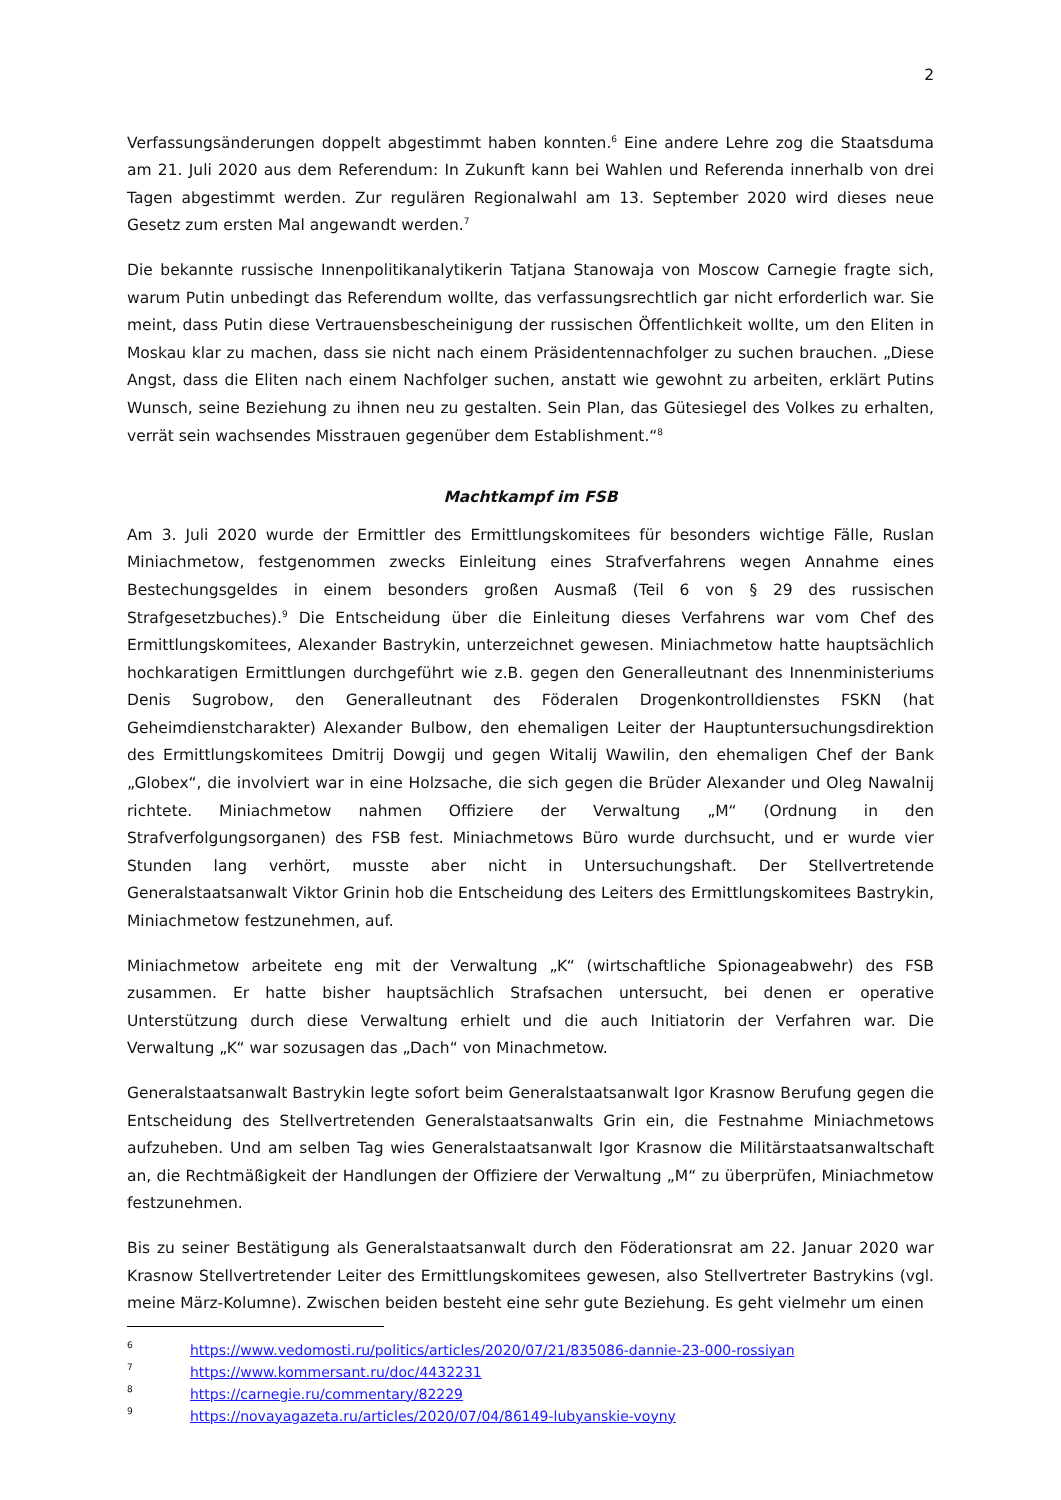2
Verfassungsänderungen doppelt abgestimmt haben konnten.<sup>6</sup> Eine andere Lehre zog die Staatsduma am 21. Juli 2020 aus dem Referendum: In Zukunft kann bei Wahlen und Referenda innerhalb von drei Tagen abgestimmt werden. Zur regulären Regionalwahl am 13. September 2020 wird dieses neue Gesetz zum ersten Mal angewandt werden.<sup>7</sup>
Die bekannte russische Innenpolitikanalytikerin Tatjana Stanowaja von Moscow Carnegie fragte sich, warum Putin unbedingt das Referendum wollte, das verfassungsrechtlich gar nicht erforderlich war. Sie meint, dass Putin diese Vertrauensbescheinigung der russischen Öffentlichkeit wollte, um den Eliten in Moskau klar zu machen, dass sie nicht nach einem Präsidentennachfolger zu suchen brauchen. „Diese Angst, dass die Eliten nach einem Nachfolger suchen, anstatt wie gewohnt zu arbeiten, erklärt Putins Wunsch, seine Beziehung zu ihnen neu zu gestalten. Sein Plan, das Gütesiegel des Volkes zu erhalten, verrät sein wachsendes Misstrauen gegenüber dem Establishment.“<sup>8</sup>
Machtkampf im FSB
Am 3. Juli 2020 wurde der Ermittler des Ermittlungskomitees für besonders wichtige Fälle, Ruslan Miniachmetow, festgenommen zwecks Einleitung eines Strafverfahrens wegen Annahme eines Bestechungsgeldes in einem besonders großen Ausmaß (Teil 6 von § 29 des russischen Strafgesetzbuches).<sup>9</sup> Die Entscheidung über die Einleitung dieses Verfahrens war vom Chef des Ermittlungskomitees, Alexander Bastrykin, unterzeichnet gewesen. Miniachmetow hatte hauptsächlich hochkaratigen Ermittlungen durchgeführt wie z.B. gegen den Generalleutnant des Innenministeriums Denis Sugrobow, den Generalleutnant des Föderalen Drogenkontrolldienstes FSKN (hat Geheimdienstcharakter) Alexander Bulbow, den ehemaligen Leiter der Hauptuntersuchungsdirektion des Ermittlungskomitees Dmitrij Dowgij und gegen Witalij Wawilin, den ehemaligen Chef der Bank „Globex“, die involviert war in eine Holzsache, die sich gegen die Brüder Alexander und Oleg Nawalnij richtete. Miniachmetow nahmen Offiziere der Verwaltung „M“ (Ordnung in den Strafverfolgungsorganen) des FSB fest. Miniachmetows Büro wurde durchsucht, und er wurde vier Stunden lang verhört, musste aber nicht in Untersuchungshaft. Der Stellvertretende Generalstaatsanwalt Viktor Grinin hob die Entscheidung des Leiters des Ermittlungskomitees Bastrykin, Miniachmetow festzunehmen, auf.
Miniachmetow arbeitete eng mit der Verwaltung „K“ (wirtschaftliche Spionageabwehr) des FSB zusammen. Er hatte bisher hauptsächlich Strafsachen untersucht, bei denen er operative Unterstützung durch diese Verwaltung erhielt und die auch Initiatorin der Verfahren war. Die Verwaltung „K“ war sozusagen das „Dach“ von Minachmetow.
Generalstaatsanwalt Bastrykin legte sofort beim Generalstaatsanwalt Igor Krasnow Berufung gegen die Entscheidung des Stellvertretenden Generalstaatsanwalts Grin ein, die Festnahme Miniachmetows aufzuheben. Und am selben Tag wies Generalstaatsanwalt Igor Krasnow die Militärstaatsanwaltschaft an, die Rechtmäßigkeit der Handlungen der Offiziere der Verwaltung „M“ zu überprüfen, Miniachmetow festzunehmen.
Bis zu seiner Bestätigung als Generalstaatsanwalt durch den Föderationsrat am 22. Januar 2020 war Krasnow Stellvertretender Leiter des Ermittlungskomitees gewesen, also Stellvertreter Bastrykins (vgl. meine März-Kolumne). Zwischen beiden besteht eine sehr gute Beziehung. Es geht vielmehr um einen
6 https://www.vedomosti.ru/politics/articles/2020/07/21/835086-dannie-23-000-rossiyan
7 https://www.kommersant.ru/doc/4432231
8 https://carnegie.ru/commentary/82229
9 https://novayagazeta.ru/articles/2020/07/04/86149-lubyanskie-voyny